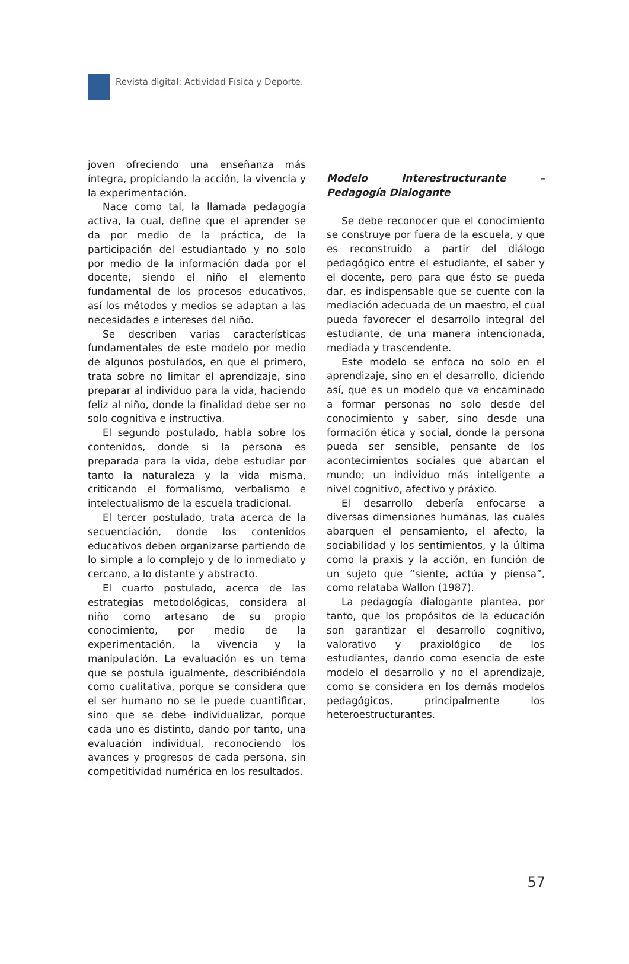Revista digital: Actividad Física y Deporte.
joven ofreciendo una enseñanza más íntegra, propiciando la acción, la vivencia y la experimentación.
Nace como tal, la llamada pedagogía activa, la cual, define que el aprender se da por medio de la práctica, de la participación del estudiantado y no solo por medio de la información dada por el docente, siendo el niño el elemento fundamental de los procesos educativos, así los métodos y medios se adaptan a las necesidades e intereses del niño.
Se describen varias características fundamentales de este modelo por medio de algunos postulados, en que el primero, trata sobre no limitar el aprendizaje, sino preparar al individuo para la vida, haciendo feliz al niño, donde la finalidad debe ser no solo cognitiva e instructiva.
El segundo postulado, habla sobre los contenidos, donde si la persona es preparada para la vida, debe estudiar por tanto la naturaleza y la vida misma, criticando el formalismo, verbalismo e intelectualismo de la escuela tradicional.
El tercer postulado, trata acerca de la secuenciación, donde los contenidos educativos deben organizarse partiendo de lo simple a lo complejo y de lo inmediato y cercano, a lo distante y abstracto.
El cuarto postulado, acerca de las estrategias metodológicas, considera al niño como artesano de su propio conocimiento, por medio de la experimentación, la vivencia y la manipulación. La evaluación es un tema que se postula igualmente, describiéndola como cualitativa, porque se considera que el ser humano no se le puede cuantificar, sino que se debe individualizar, porque cada uno es distinto, dando por tanto, una evaluación individual, reconociendo los avances y progresos de cada persona, sin competitividad numérica en los resultados.
Modelo Interestructurante – Pedagogía Dialogante
Se debe reconocer que el conocimiento se construye por fuera de la escuela, y que es reconstruido a partir del diálogo pedagógico entre el estudiante, el saber y el docente, pero para que ésto se pueda dar, es indispensable que se cuente con la mediación adecuada de un maestro, el cual pueda favorecer el desarrollo integral del estudiante, de una manera intencionada, mediada y trascendente.
Este modelo se enfoca no solo en el aprendizaje, sino en el desarrollo, diciendo así, que es un modelo que va encaminado a formar personas no solo desde del conocimiento y saber, sino desde una formación ética y social, donde la persona pueda ser sensible, pensante de los acontecimientos sociales que abarcan el mundo; un individuo más inteligente a nivel cognitivo, afectivo y práxico.
El desarrollo debería enfocarse a diversas dimensiones humanas, las cuales abarquen el pensamiento, el afecto, la sociabilidad y los sentimientos, y la última como la praxis y la acción, en función de un sujeto que “siente, actúa y piensa”, como relataba Wallon (1987).
La pedagogía dialogante plantea, por tanto, que los propósitos de la educación son garantizar el desarrollo cognitivo, valorativo y praxiológico de los estudiantes, dando como esencia de este modelo el desarrollo y no el aprendizaje, como se considera en los demás modelos pedagógicos, principalmente los heteroestructurantes.
57